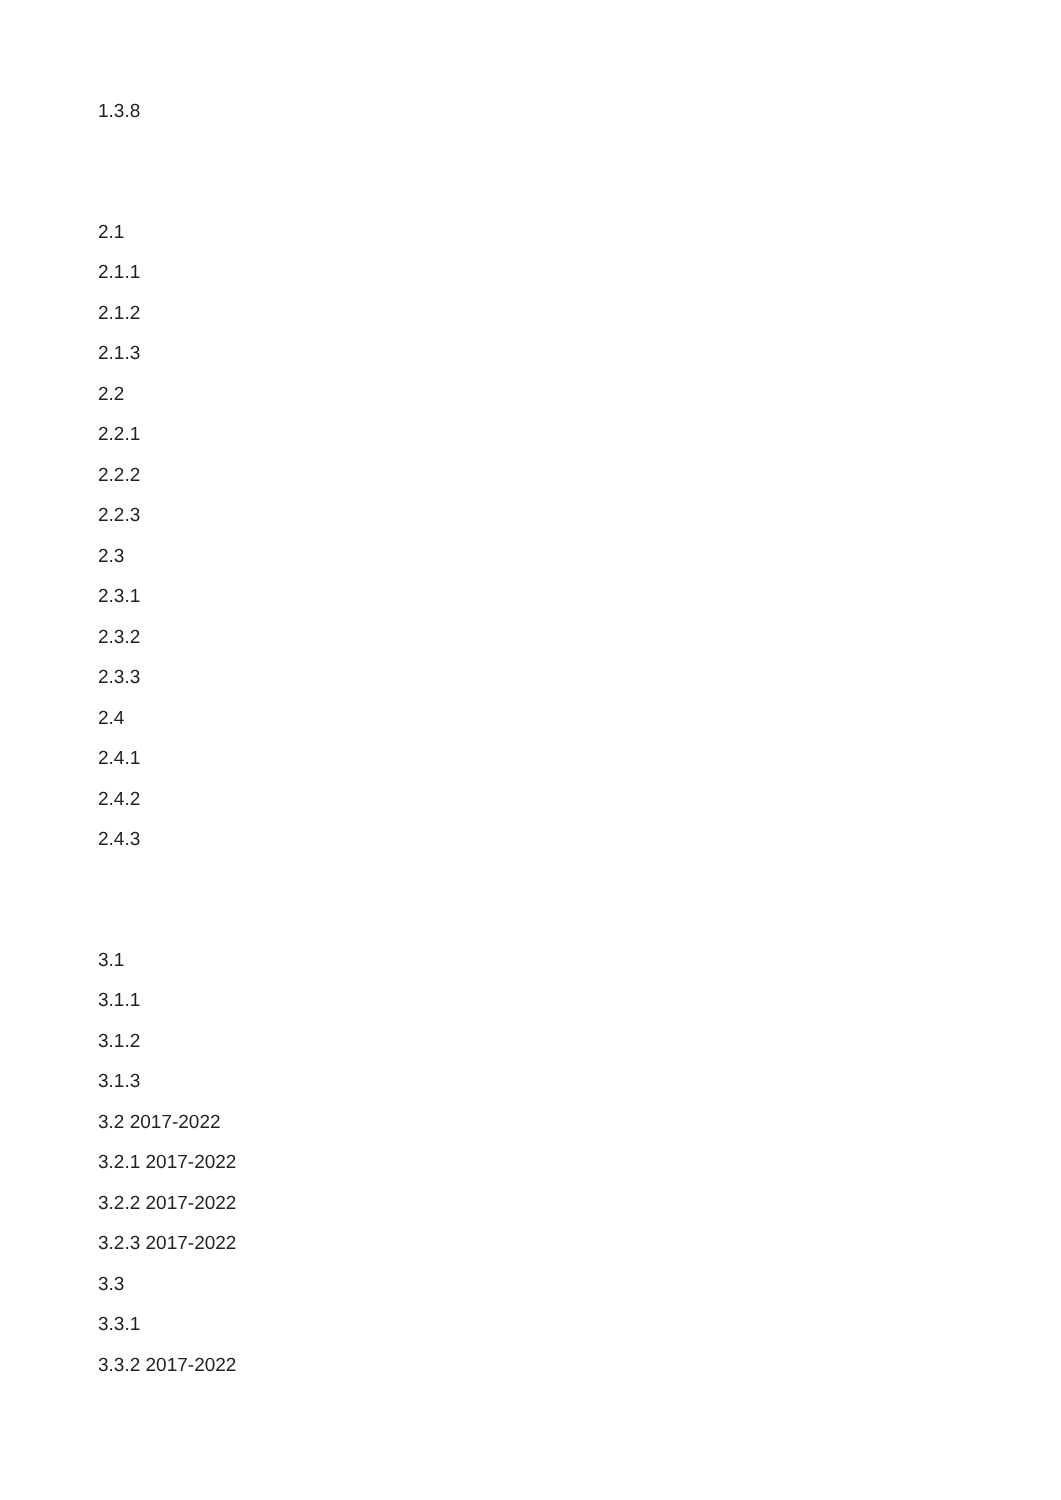1.3.8
2.1
2.1.1
2.1.2
2.1.3
2.2
2.2.1
2.2.2
2.2.3
2.3
2.3.1
2.3.2
2.3.3
2.4
2.4.1
2.4.2
2.4.3
3.1
3.1.1
3.1.2
3.1.3
3.2 2017-2022
3.2.1 2017-2022
3.2.2 2017-2022
3.2.3 2017-2022
3.3
3.3.1
3.3.2 2017-2022